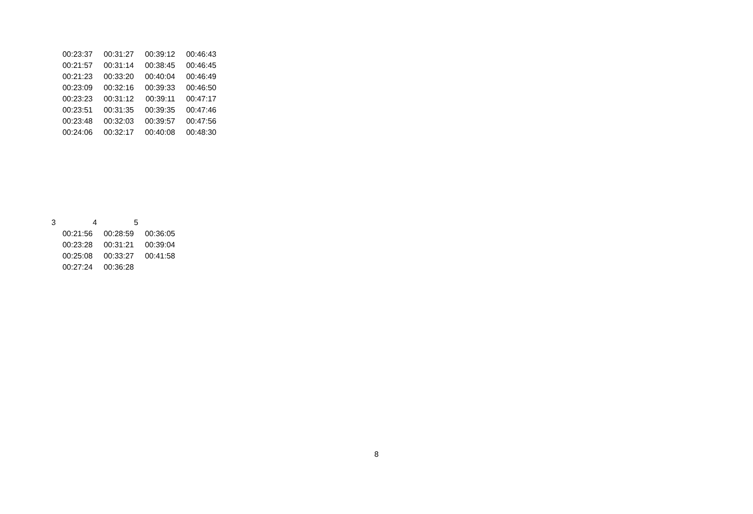| 00:23:37 | 00:31:27 | 00:39:12 | 00:46:43 |
| 00:21:57 | 00:31:14 | 00:38:45 | 00:46:45 |
| 00:21:23 | 00:33:20 | 00:40:04 | 00:46:49 |
| 00:23:09 | 00:32:16 | 00:39:33 | 00:46:50 |
| 00:23:23 | 00:31:12 | 00:39:11 | 00:47:17 |
| 00:23:51 | 00:31:35 | 00:39:35 | 00:47:46 |
| 00:23:48 | 00:32:03 | 00:39:57 | 00:47:56 |
| 00:24:06 | 00:32:17 | 00:40:08 | 00:48:30 |
| 3 | 4 | 5 |
| --- | --- | --- |
| 00:21:56 | 00:28:59 | 00:36:05 |
| 00:23:28 | 00:31:21 | 00:39:04 |
| 00:25:08 | 00:33:27 | 00:41:58 |
| 00:27:24 | 00:36:28 | |
8